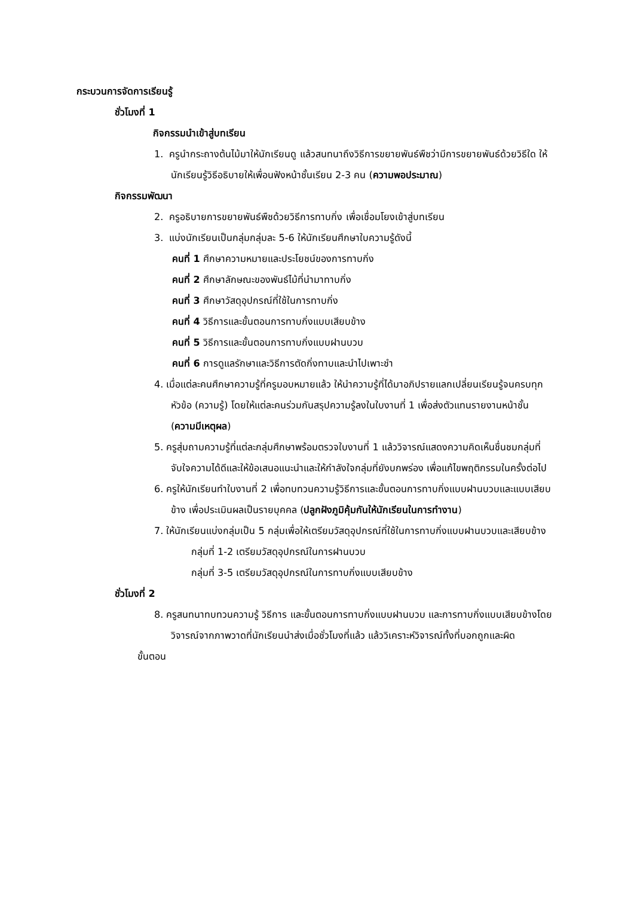กระบวนการจัดการเรียนรู้
ชั่วโมงที่ 1
กิจกรรมนำเข้าสู่บทเรียน
1. ครูนำกระถางต้นไม้มาให้นักเรียนดู แล้วสนทนาถึงวิธีการขยายพันธ์พืชว่ามีการขยายพันธ์ด้วยวิธีใด ให้นักเรียนรู้วิธีอธิบายให้เพื่อนฟังหน้าชั้นเรียน 2-3 คน (ความพอประมาณ)
กิจกรรมพัฒนา
2. ครูอธิบายการขยายพันธ์พืชด้วยวิธีการทาบกิ่ง เพื่อเชื่อมโยงเข้าสู่บทเรียน
3. แบ่งนักเรียนเป็นกลุ่มกลุ่มละ 5-6 ให้นักเรียนศึกษาใบความรู้ดังนี้
คนที่ 1 ศึกษาความหมายและประโยชน์ของการทาบกิ่ง
คนที่ 2 ศึกษาลักษณะของพันธ์ไม้ที่นำมาทาบกิ่ง
คนที่ 3 ศึกษาวัสดุอุปกรณ์ที่ใช้ในการทาบกิ่ง
คนที่ 4 วิธีการและขั้นตอนการทาบกิ่งแบบเสียบข้าง
คนที่ 5 วิธีการและขั้นตอนการทาบกิ่งแบบฝานบวบ
คนที่ 6 การดูแลรักษาและวิธีการตัดกิ่งทาบและนำไปเพาะชำ
4. เมื่อแต่ละคนศึกษาความรู้ที่ครูมอบหมายแล้ว ให้นำความรู้ที่ได้มาอภิปรายแลกเปลี่ยนเรียนรู้จนครบทุกหัวข้อ (ความรู้) โดยให้แต่ละคนร่วมกันสรุปความรู้ลงในใบงานที่ 1 เพื่อส่งตัวแทนรายงานหน้าชั้น (ความมีเหตุผล)
5. ครูสุ่มถามความรู้ที่แต่ละกลุ่มศึกษาพร้อมตรวจใบงานที่ 1 แล้ววิจารณ์แสดงความคิดเห็นชื่นชมกลุ่มที่จับใจความได้ดีและให้ข้อเสนอแนะนำและให้กำลังใจกลุ่มที่ยังบกพร่อง เพื่อแก้ไขพฤติกรรมในครั้งต่อไป
6. ครูให้นักเรียนทำใบงานที่ 2 เพื่อทบทวนความรู้วิธีการและขั้นตอนการทาบกิ่งแบบฝานบวบและแบบเสียบข้าง เพื่อประเมินผลเป็นรายบุคคล (ปลูกฝังภูมิคุ้มกันให้นักเรียนในการทำงาน)
7. ให้นักเรียนแบ่งกลุ่มเป็น 5 กลุ่มเพื่อให้เตรียมวัสดุอุปกรณ์ที่ใช้ในการทาบกิ่งแบบฝานบวบและเสียบข้าง
กลุ่มที่ 1-2 เตรียมวัสดุอุปกรณ์ในการฝานบวบ
กลุ่มที่ 3-5 เตรียมวัสดุอุปกรณ์ในการทาบกิ่งแบบเสียบข้าง
ชั่วโมงที่ 2
8. ครูสนทนาทบทวนความรู้ วิธีการ และขั้นตอนการทาบกิ่งแบบฝานบวบ และการทาบกิ่งแบบเสียบข้างโดยวิจารณ์จากภาพวาดที่นักเรียนนำส่งเมื่อชั่วโมงที่แล้ว แล้ววิเคราะห์วิจารณ์ทั้งที่บอกถูกและผิด
ขั้นตอน